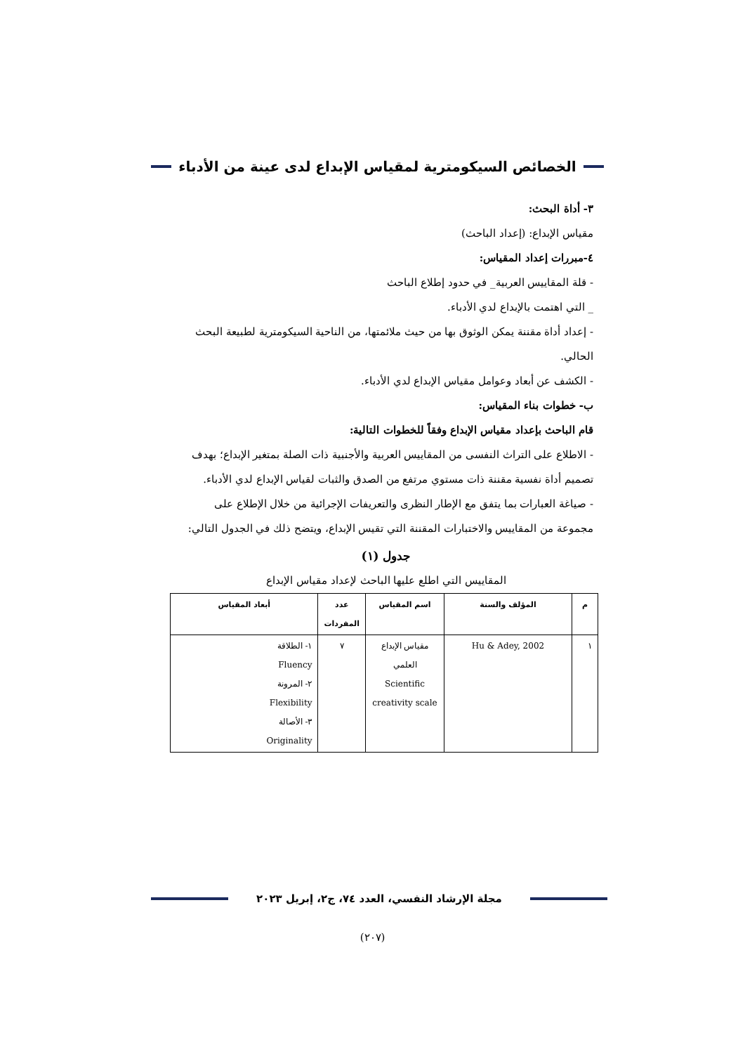الخصائص السيكومترية لمقياس الإبداع لدى عينة من الأدباء
٣- أداة البحث:
مقياس الإبداع: (إعداد الباحث)
٤-مبررات إعداد المقياس:
- قلة المقاييس العربية_ في حدود إطلاع الباحث
_ التي اهتمت بالإبداع لدي الأدباء.
- إعداد أداة مقننة يمكن الوثوق بها من حيث ملائمتها، من الناحية السيكومترية لطبيعة البحث الحالي.
- الكشف عن أبعاد وعوامل مقياس الإبداع لدي الأدباء.
ب- خطوات بناء المقياس:
قام الباحث بإعداد مقياس الإبداع وفقاً للخطوات التالية:
- الاطلاع على التراث النفسى من المقاييس العربية والأجنبية ذات الصلة بمتغير الإبداع؛ بهدف تصميم أداة نفسية مقننة ذات مستوي مرتفع من الصدق والثبات لقياس الإبداع لدي الأدباء.
- صياغة العبارات بما يتفق مع الإطار النظرى والتعريفات الإجرائية من خلال الإطلاع على مجموعة من المقاييس والاختبارات المقننة التي تقيس الإبداع، ويتضح ذلك في الجدول التالي:
جدول (١)
المقاييس التي اطلع عليها الباحث لإعداد مقياس الإبداع
| م | المؤلف والسنة | اسم المقياس | عدد المفردات | أبعاد المقياس |
| --- | --- | --- | --- | --- |
| ١ | Hu & Adey, 2002 | مقياس الإبداع العلمي Scientific creativity scale | ٧ | ١- الطلاقة Fluency ٢- المرونة Flexibility ٣- الأصالة Originality |
مجلة الإرشاد النفسي، العدد ٧٤، ج٢، إبريل ٢٠٢٣
(٢٠٧)